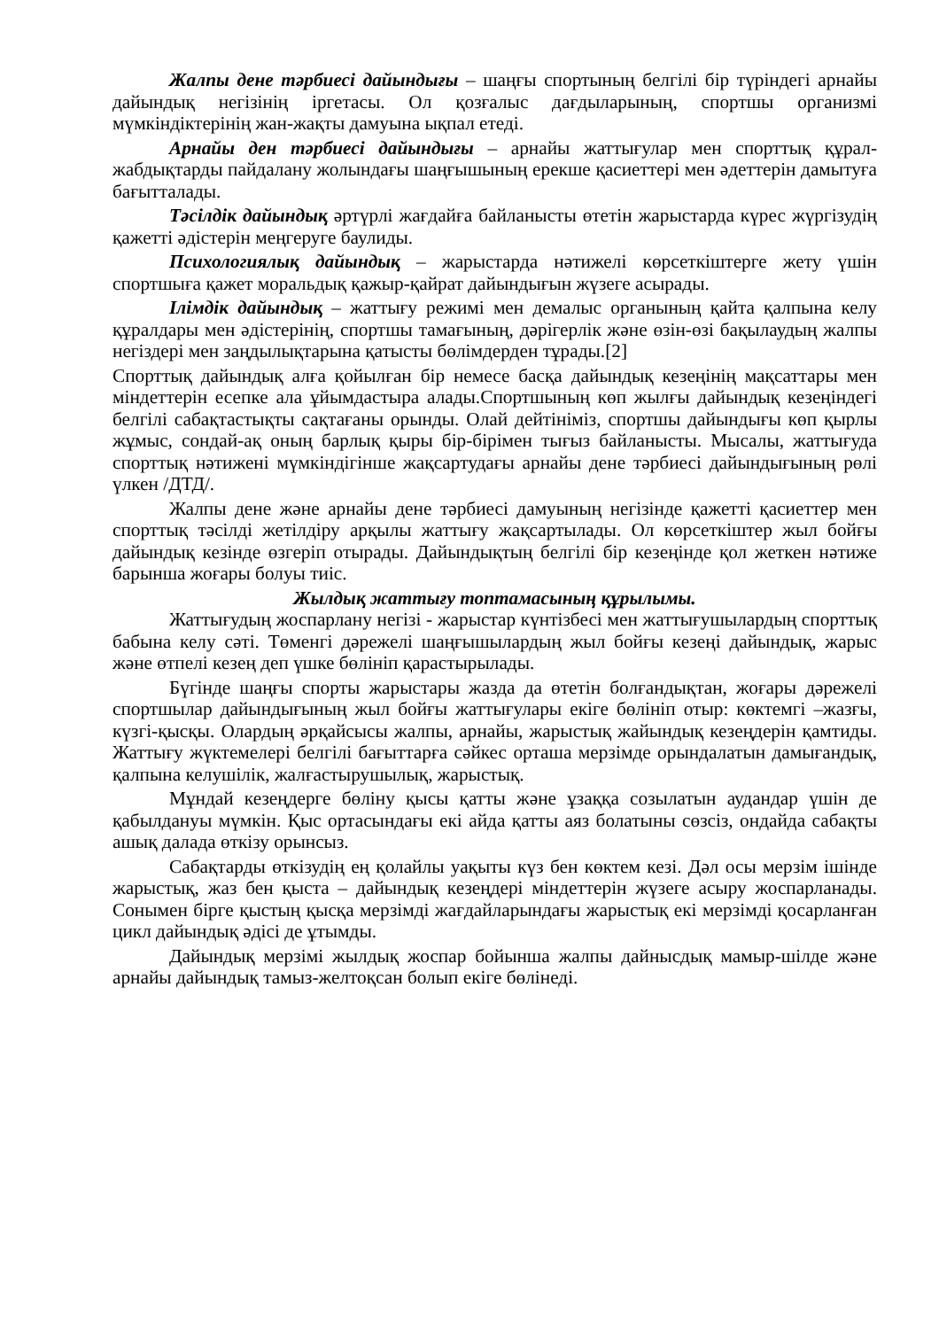Жалпы дене тәрбиесі дайындығы – шаңғы спортының белгілі бір түріндегі арнайы дайындық негізінің іргетасы. Ол қозғалыс дағдыларының, спортшы организмі мүмкіндіктерінің жан-жақты дамуына ықпал етеді.
Арнайы ден тәрбиесі дайындығы – арнайы жаттығулар мен спорттық құрал-жабдықтарды пайдалану жолындағы шаңғышының ерекше қасиеттері мен әдеттерін дамытуға бағытталады.
Тәсілдік дайындық әртүрлі жағдайға байланысты өтетін жарыстарда күрес жүргізудің қажетті әдістерін меңгеруге баулиды.
Психологиялық дайындық – жарыстарда нәтижелі көрсеткіштерге жету үшін спортшыға қажет моральдық қажыр-қайрат дайындығын жүзеге асырады.
Ілімдік дайындық – жаттығу режимі мен демалыс органының қайта қалпына келу құралдары мен әдістерінің, спортшы тамағының, дәрігерлік және өзін-өзі бақылаудың жалпы негіздері мен заңдылықтарына қатысты бөлімдерден тұрады.[2]
Спорттық дайындық алға қойылған бір немесе басқа дайындық кезеңінің мақсаттары мен міндеттерін есепке ала ұйымдастыра алады.Спортшының көп жылғы дайындық кезеңіндегі белгілі сабақтастықты сақтағаны орынды. Олай дейтініміз, спортшы дайындығы көп қырлы жұмыс, сондай-ақ оның барлық қыры бір-бірімен тығыз байланысты. Мысалы, жаттығуда спорттық нәтижені мүмкіндігінше жақсартудағы арнайы дене тәрбиесі дайындығының рөлі үлкен /ДТД/.
Жалпы дене және арнайы дене тәрбиесі дамуының негізінде қажетті қасиеттер мен спорттық тәсілді жетілдіру арқылы жаттығу жақсартылады. Ол көрсеткіштер жыл бойғы дайындық кезінде өзгеріп отырады. Дайындықтың белгілі бір кезеңінде қол жеткен нәтиже барынша жоғары болуы тиіс.
Жылдық жаттығу топтамасының құрылымы.
Жаттығудың жоспарлану негізі - жарыстар күнтізбесі мен жаттығушылардың спорттық бабына келу сәті. Төменгі дәрежелі шаңғышылардың жыл бойғы кезеңі дайындық, жарыс және өтпелі кезең деп үшке бөлініп қарастырылады.
Бүгінде шаңғы спорты жарыстары жазда да өтетін болғандықтан, жоғары дәрежелі спортшылар дайындығының жыл бойғы жаттығулары екіге бөлініп отыр: көктемгі –жазғы, күзгі-қысқы. Олардың әрқайсысы жалпы, арнайы, жарыстық жайындық кезеңдерін қамтиды. Жаттығу жүктемелері белгілі бағыттарға сәйкес орташа мерзімде орындалатын дамығандық, қалпына келушілік, жалғастырушылық, жарыстық.
Мұндай кезеңдерге бөліну қысы қатты және ұзаққа созылатын аудандар үшін де қабылдануы мүмкін. Қыс ортасындағы екі айда қатты аяз болатыны сөзсіз, ондайда сабақты ашық далада өткізу орынсыз.
Сабақтарды өткізудің ең қолайлы уақыты күз бен көктем кезі. Дәл осы мерзім ішінде жарыстық, жаз бен қыста – дайындық кезеңдері міндеттерін жүзеге асыру жоспарланады. Сонымен бірге қыстың қысқа мерзімді жағдайларындағы жарыстық екі мерзімді қосарланған цикл дайындық әдісі де ұтымды.
Дайындық мерзімі жылдық жоспар бойынша жалпы дайнысдық мамыр-шілде және арнайы дайындық тамыз-желтоқсан болып екіге бөлінеді.